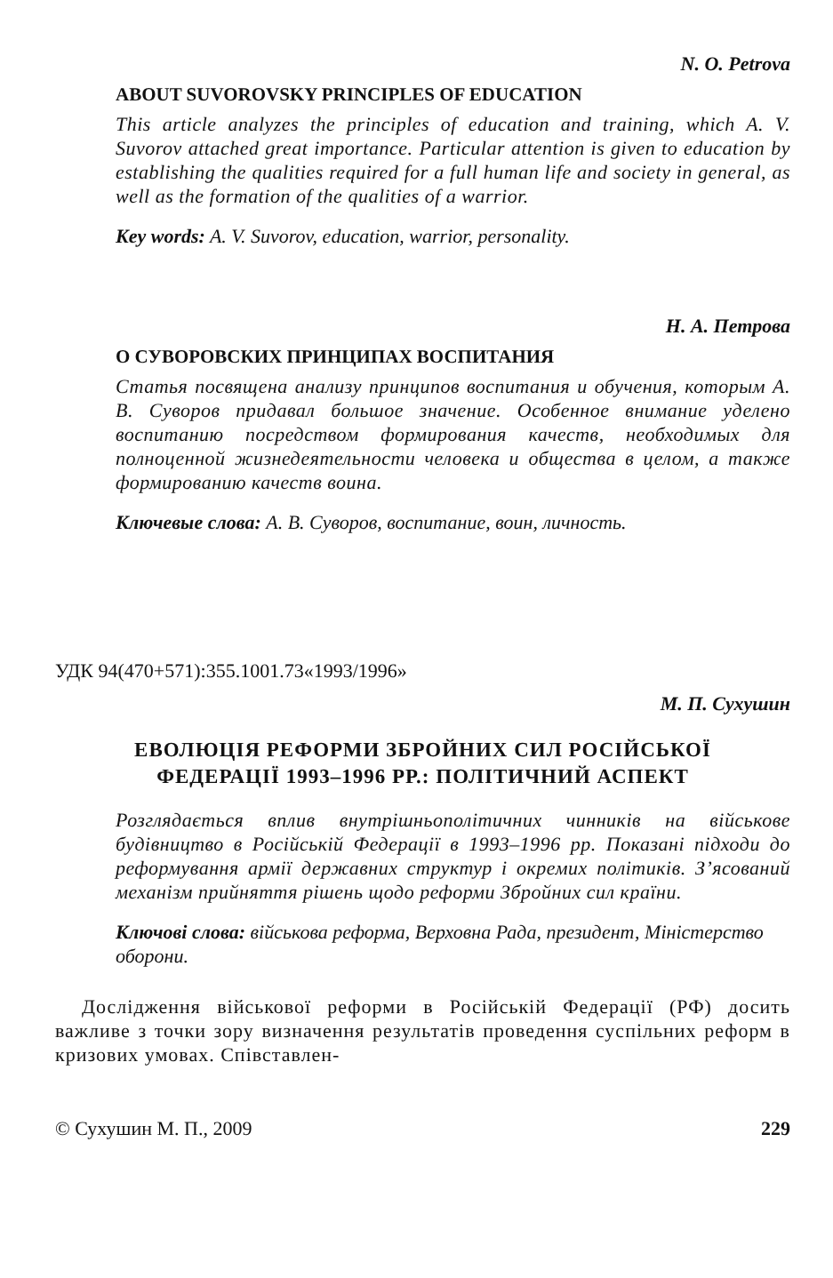N. O. Petrova
ABOUT SUVOROVSKY PRINCIPLES OF EDUCATION
This article analyzes the principles of education and training, which A. V. Suvorov attached great importance. Particular attention is given to education by establishing the qualities required for a full human life and society in general, as well as the formation of the qualities of a warrior.
Key words: A. V. Suvorov, education, warrior, personality.
Н. А. Петрова
О СУВОРОВСКИХ ПРИНЦИПАХ ВОСПИТАНИЯ
Статья посвящена анализу принципов воспитания и обучения, которым А. В. Суворов придавал большое значение. Особенное внимание уделено воспитанию посредством формирования качеств, необходимых для полноценной жизнедеятельности человека и общества в целом, а также формированию качеств воина.
Ключевые слова: А. В. Суворов, воспитание, воин, личность.
УДК 94(470+571):355.1001.73«1993/1996»
М. П. Сухушин
ЕВОЛЮЦІЯ РЕФОРМИ ЗБРОЙНИХ СИЛ РОСІЙСЬКОЇ
ФЕДЕРАЦІЇ 1993–1996 РР.: ПОЛІТИЧНИЙ АСПЕКТ
Розглядається вплив внутрішньополітичних чинників на військове будівництво в Російській Федерації в 1993–1996 рр. Показані підходи до реформування армії державних структур і окремих політиків. З’ясований механізм прийняття рішень щодо реформи Збройних сил країни.
Ключові слова: військова реформа, Верховна Рада, президент, Міністерство оборони.
Дослідження військової реформи в Російській Федерації (РФ) досить важливе з точки зору визначення результатів проведення суспільних реформ в кризових умовах. Співставлен-
© Сухушин М. П., 2009 229